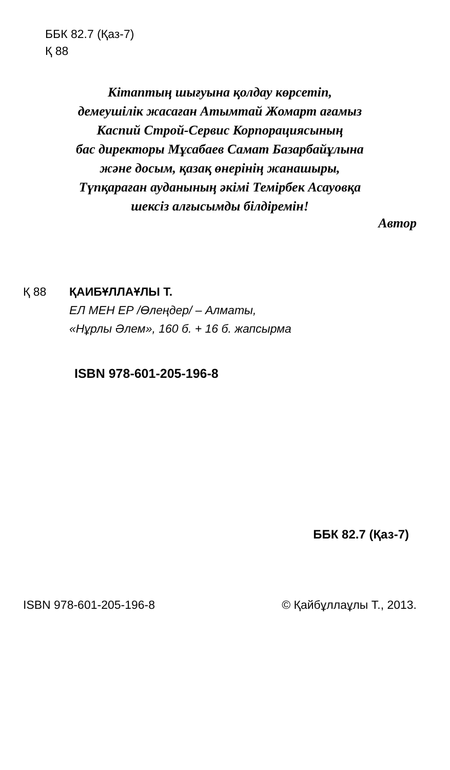ББК 82.7 (Қаз-7)
Қ 88
Кітаптың шығуына қолдау көрсетіп,
демеушілік жасаған Атымтай Жомарт ағамыз
Каспий Строй-Сервис Корпорациясының
бас директоры Мұсабаев Самат Базарбайұлына
және досым, қазақ өнерінің жанашыры,
Түпқараған ауданының әкімі Темірбек Асауовқа
шексіз алғысымды білдіремін!
Автор
Қ 88 ҚАИБҰЛЛАҰЛЫ Т.
ЕЛ МЕН ЕР /Өлеңдер/ – Алматы,
«Нұрлы Әлем», 160 б. + 16 б. жапсырма
ISBN 978-601-205-196-8
ББК 82.7 (Қаз-7)
ISBN 978-601-205-196-8 © Қайбұллаұлы Т., 2013.